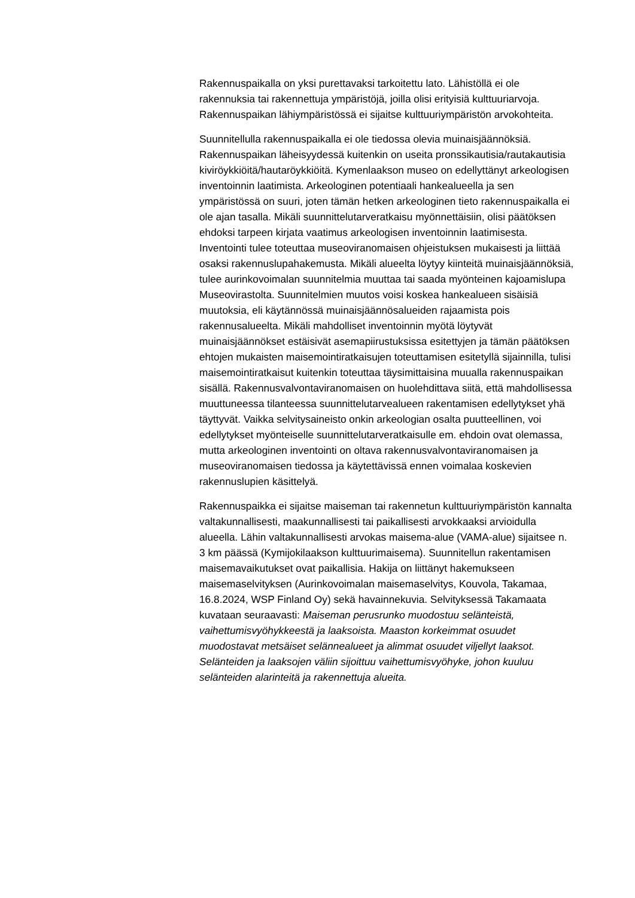Rakennuspaikalla on yksi purettavaksi tarkoitettu lato. Lähistöllä ei ole rakennuksia tai rakennettuja ympäristöjä, joilla olisi erityisiä kulttuuriarvoja. Rakennuspaikan lähiympäristössä ei sijaitse kulttuuriympäristön arvokohteita.
Suunnitellulla rakennuspaikalla ei ole tiedossa olevia muinaisjäännöksiä. Rakennuspaikan läheisyydessä kuitenkin on useita pronssikautisia/rautakautisia kiviröykkiöitä/hautaröykkiöitä. Kymenlaakson museo on edellyttänyt arkeologisen inventoinnin laatimista. Arkeologinen potentiaali hankealueella ja sen ympäristössä on suuri, joten tämän hetken arkeologinen tieto rakennuspaikalla ei ole ajan tasalla. Mikäli suunnittelutarveratkaisu myönnettäisiin, olisi päätöksen ehdoksi tarpeen kirjata vaatimus arkeologisen inventoinnin laatimisesta. Inventointi tulee toteuttaa museoviranomaisen ohjeistuksen mukaisesti ja liittää osaksi rakennuslupahakemusta. Mikäli alueelta löytyy kiinteitä muinaisjäännöksiä, tulee aurinkovoimalan suunnitelmia muuttaa tai saada myönteinen kajoamislupa Museovirastolta. Suunnitelmien muutos voisi koskea hankealueen sisäisiä muutoksia, eli käytännössä muinaisjäännösalueiden rajaamista pois rakennusalueelta. Mikäli mahdolliset inventoinnin myötä löytyvät muinaisjäännökset estäisivät asemapiirustuksissa esitettyjen ja tämän päätöksen ehtojen mukaisten maisemointiratkaisujen toteuttamisen esitetyllä sijainnilla, tulisi maisemointiratkaisut kuitenkin toteuttaa täysimittaisina muualla rakennuspaikan sisällä. Rakennusvalvontaviranomaisen on huolehdittava siitä, että mahdollisessa muuttuneessa tilanteessa suunnittelutarvealueen rakentamisen edellytykset yhä täyttyvät. Vaikka selvitysaineisto onkin arkeologian osalta puutteellinen, voi edellytykset myönteiselle suunnittelutarveratkaisulle em. ehdoin ovat olemassa, mutta arkeologinen inventointi on oltava rakennusvalvontaviranomaisen ja museoviranomaisen tiedossa ja käytettävissä ennen voimalaa koskevien rakennuslupien käsittelyä.
Rakennuspaikka ei sijaitse maiseman tai rakennetun kulttuuriympäristön kannalta valtakunnallisesti, maakunnallisesti tai paikallisesti arvokkaaksi arvioidulla alueella. Lähin valtakunnallisesti arvokas maisema-alue (VAMA-alue) sijaitsee n. 3 km päässä (Kymijokilaakson kulttuurimaisema). Suunnitellun rakentamisen maisemavaikutukset ovat paikallisia. Hakija on liittänyt hakemukseen maisemaselvityksen (Aurinkovoimalan maisemaselvitys, Kouvola, Takamaa, 16.8.2024, WSP Finland Oy) sekä havainnekuvia. Selvityksessä Takamaata kuvataan seuraavasti: Maiseman perusrunko muodostuu selänteistä, vaihettumisvyöhykkeestä ja laaksoista. Maaston korkeimmat osuudet muodostavat metsäiset selännealueet ja alimmat osuudet viljellyt laaksot. Selänteiden ja laaksojen väliin sijoittuu vaihettumisvyöhyke, johon kuuluu selänteiden alarinteitä ja rakennettuja alueita.